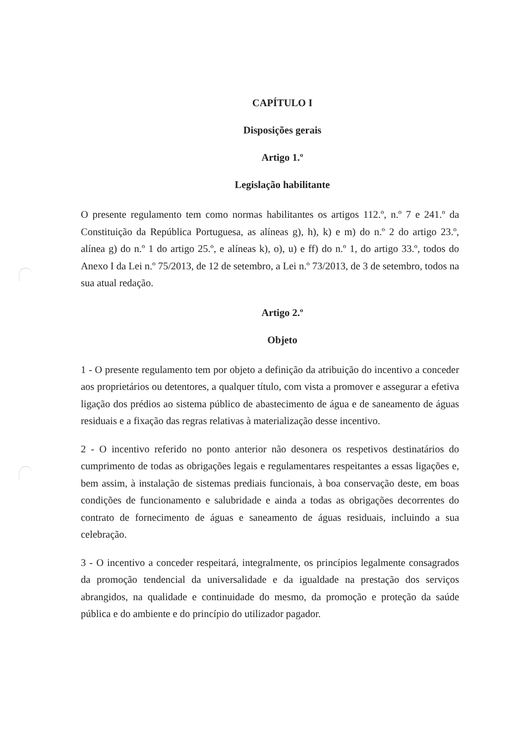CAPÍTULO I
Disposições gerais
Artigo 1.º
Legislação habilitante
O presente regulamento tem como normas habilitantes os artigos 112.º, n.º 7 e 241.º da Constituição da República Portuguesa, as alíneas g), h), k) e m) do n.º 2 do artigo 23.º, alínea g) do n.º 1 do artigo 25.º, e alíneas k), o), u) e ff) do n.º 1, do artigo 33.º, todos do Anexo I da Lei n.º 75/2013, de 12 de setembro, a Lei n.º 73/2013, de 3 de setembro, todos na sua atual redação.
Artigo 2.º
Objeto
1 - O presente regulamento tem por objeto a definição da atribuição do incentivo a conceder aos proprietários ou detentores, a qualquer título, com vista a promover e assegurar a efetiva ligação dos prédios ao sistema público de abastecimento de água e de saneamento de águas residuais e a fixação das regras relativas à materialização desse incentivo.
2 - O incentivo referido no ponto anterior não desonera os respetivos destinatários do cumprimento de todas as obrigações legais e regulamentares respeitantes a essas ligações e, bem assim, à instalação de sistemas prediais funcionais, à boa conservação deste, em boas condições de funcionamento e salubridade e ainda a todas as obrigações decorrentes do contrato de fornecimento de águas e saneamento de águas residuais, incluindo a sua celebração.
3 - O incentivo a conceder respeitará, integralmente, os princípios legalmente consagrados da promoção tendencial da universalidade e da igualdade na prestação dos serviços abrangidos, na qualidade e continuidade do mesmo, da promoção e proteção da saúde pública e do ambiente e do princípio do utilizador pagador.